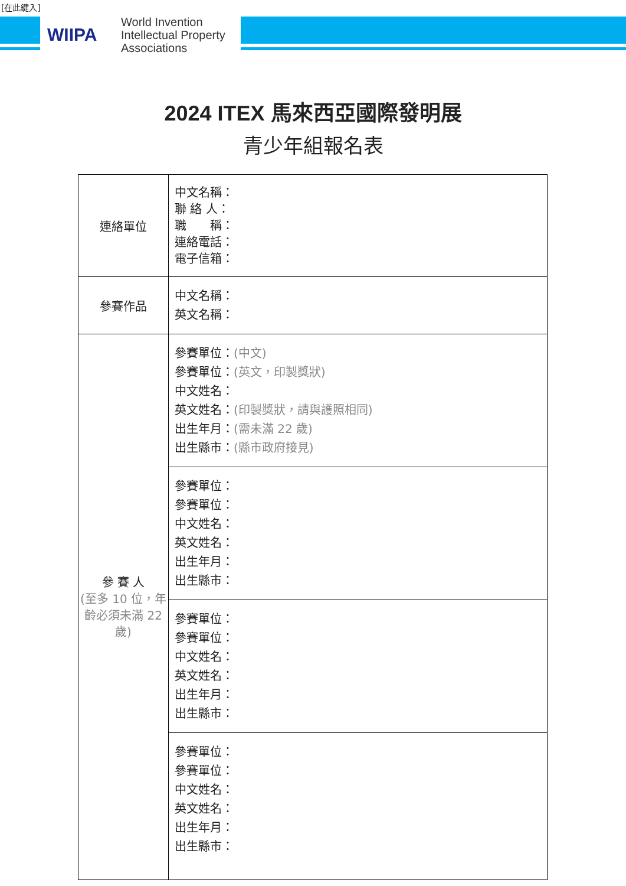[在此鍵入]
WIIPA
World Invention
Intellectual Property
Associations
2024 ITEX 馬來西亞國際發明展
青少年組報名表
| 連絡單位 | 中文名稱： 聯 絡 人： 職 稱： 連絡電話： 電子信箱： |
| 參賽作品 | 中文名稱： 英文名稱： |
| 參 賽 人 (至多 10 位，年齡必須未滿 22 歲) | 參賽單位： (中文) 參賽單位： (英文，印製獎狀) 中文姓名： 英文姓名： (印製獎狀，請與護照相同) 出生年月： (需未滿 22 歲) 出生縣市： (縣市政府接見) |
| | 參賽單位： 參賽單位： 中文姓名： 英文姓名： 出生年月： 出生縣市： |
| | 參賽單位： 參賽單位： 中文姓名： 英文姓名： 出生年月： 出生縣市： |
| | 參賽單位： 參賽單位： 中文姓名： 英文姓名： 出生年月： 出生縣市： |